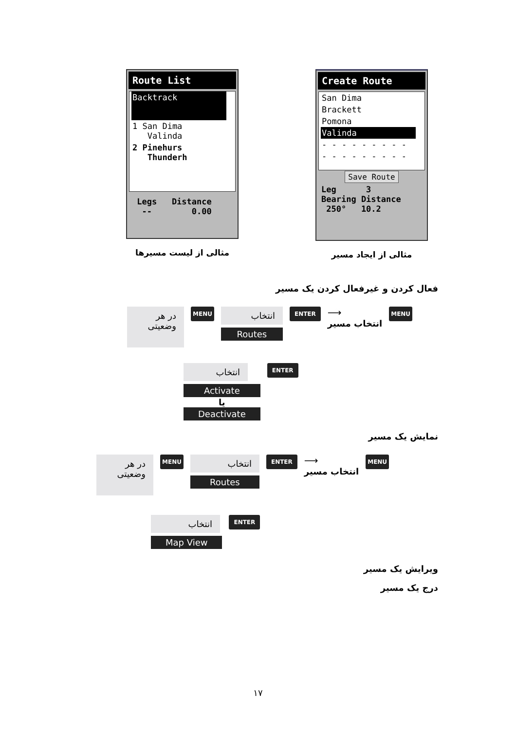Route List
Backtrack
1 San Dima
Valinda
2 Pinehurs
Thunderh
Legs Distance
-- 0.00
مثالی از لیست مسیرها
Create Route
San Dima
Brackett
Pomona
Valinda
- - - - - - - - -
- - - - - - - - -
Save Route
Leg 3
Bearing Distance
250° 10.2
مثالی از ایجاد مسیر
فعال کردن و غیرفعال کردن یک مسیر
در هر
وضعیتی
MENU
انتخاب
Routes
ENTER
⟶
انتخاب مسیر
MENU
انتخاب
Activate
یا
Deactivate
ENTER
نمایش یک مسیر
در هر
وضعیتی
MENU
انتخاب
Routes
ENTER
⟶
انتخاب مسیر
MENU
انتخاب
Map View
ENTER
ویرایش یک مسیر
درج یک مسیر
۱۷